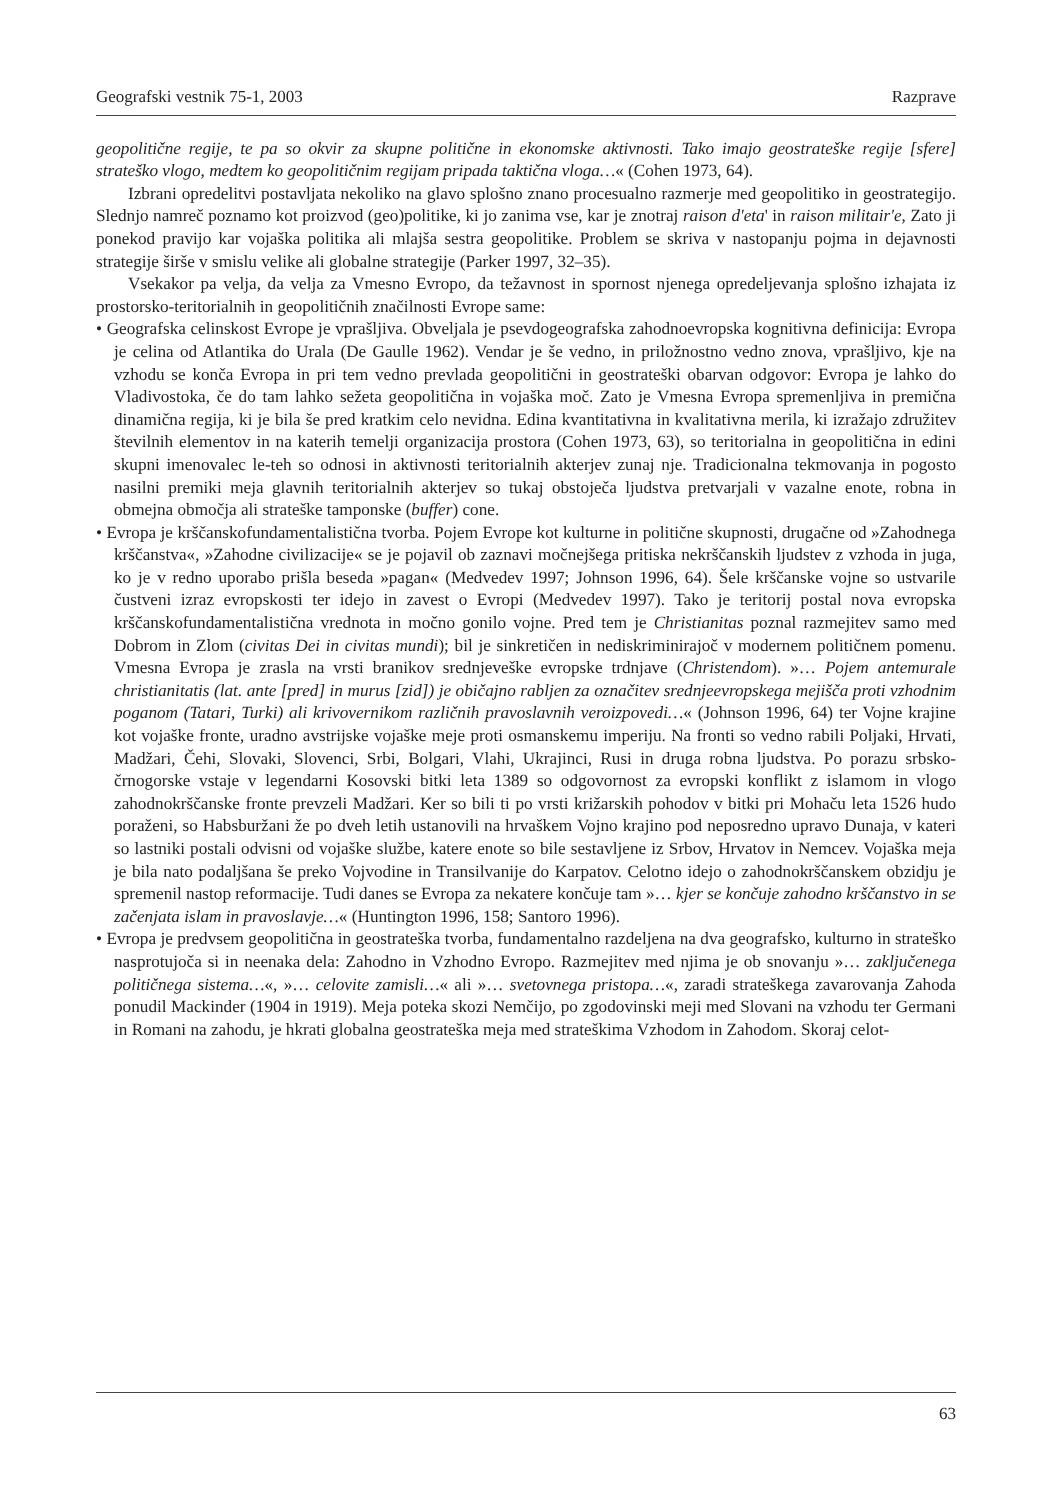Geografski vestnik 75-1, 2003 Razprave
geopolitične regije, te pa so okvir za skupne politične in ekonomske aktivnosti. Tako imajo geostrateške regije [sfere] strateško vlogo, medtem ko geopolitičnim regijam pripada taktična vloga…« (Cohen 1973, 64).
Izbrani opredelitvi postavljata nekoliko na glavo splošno znano procesualno razmerje med geopolitiko in geostrategijo. Slednjo namreč poznamo kot proizvod (geo)politike, ki jo zanima vse, kar je znotraj raison d'eta' in raison militair'e, Zato ji ponekod pravijo kar vojaška politika ali mlajša sestra geopolitike. Problem se skriva v nastopanju pojma in dejavnosti strategije širše v smislu velike ali globalne strategije (Parker 1997, 32–35).
Vsekakor pa velja, da velja za Vmesno Evropo, da težavnost in spornost njenega opredeljevanja splošno izhajata iz prostorsko-teritorialnih in geopolitičnih značilnosti Evrope same:
• Geografska celinskost Evrope je vprašljiva. Obveljala je psevdogeografska zahodnoevropska kognitivna definicija: Evropa je celina od Atlantika do Urala (De Gaulle 1962). Vendar je še vedno, in priložnostno vedno znova, vprašljivo, kje na vzhodu se konča Evropa in pri tem vedno prevlada geopolitični in geostrateški obarvan odgovor: Evropa je lahko do Vladivostoka, če do tam lahko sežeta geopolitična in vojaška moč. Zato je Vmesna Evropa spremenljiva in premična dinamična regija, ki je bila še pred kratkim celo nevidna. Edina kvantitativna in kvalitativna merila, ki izražajo združitev številnih elementov in na katerih temelji organizacija prostora (Cohen 1973, 63), so teritorialna in geopolitična in edini skupni imenovalec le-teh so odnosi in aktivnosti teritorialnih akterjev zunaj nje. Tradicionalna tekmovanja in pogosto nasilni premiki meja glavnih teritorialnih akterjev so tukaj obstoječa ljudstva pretvarjali v vazalne enote, robna in obmejna območja ali strateške tamponske (buffer) cone.
• Evropa je krščanskofundamentalistična tvorba. Pojem Evrope kot kulturne in politične skupnosti, drugačne od »Zahodnega krščanstva«, »Zahodne civilizacije« se je pojavil ob zaznavi močnejšega pritiska nekrščanskih ljudstev z vzhoda in juga, ko je v redno uporabo prišla beseda »pagan« (Medvedev 1997; Johnson 1996, 64). Šele krščanske vojne so ustvarile čustveni izraz evropskosti ter idejo in zavest o Evropi (Medvedev 1997). Tako je teritorij postal nova evropska krščanskofundamentalistična vrednota in močno gonilo vojne. Pred tem je Christianitas poznal razmejitev samo med Dobrom in Zlom (civitas Dei in civitas mundi); bil je sinkretičen in nediskriminirajoč v modernem političnem pomenu. Vmesna Evropa je zrasla na vrsti branikov srednjeveške evropske trdnjave (Christendom). »… Pojem antemurale christianitatis (lat. ante [pred] in murus [zid]) je običajno rabljen za označitev srednjeevropskega mejišča proti vzhodnim poganom (Tatari, Turki) ali krivovernikom različnih pravoslavnih veroizpovedi…« (Johnson 1996, 64) ter Vojne krajine kot vojaške fronte, uradno avstrijske vojaške meje proti osmanskemu imperiju. Na fronti so vedno rabili Poljaki, Hrvati, Madžari, Čehi, Slovaki, Slovenci, Srbi, Bolgari, Vlahi, Ukrajinci, Rusi in druga robna ljudstva. Po porazu srbsko-črnogorske vstaje v legendarni Kosovski bitki leta 1389 so odgovornost za evropski konflikt z islamom in vlogo zahodnokrščanske fronte prevzeli Madžari. Ker so bili ti po vrsti križarskih pohodov v bitki pri Mohaču leta 1526 hudo poraženi, so Habsburžani že po dveh letih ustanovili na hrvaškem Vojno krajino pod neposredno upravo Dunaja, v kateri so lastniki postali odvisni od vojaške službe, katere enote so bile sestavljene iz Srbov, Hrvatov in Nemcev. Vojaška meja je bila nato podaljšana še preko Vojvodine in Transilvanije do Karpatov. Celotno idejo o zahodnokrščanskem obzidju je spremenil nastop reformacije. Tudi danes se Evropa za nekatere končuje tam »… kjer se končuje zahodno krščanstvo in se začenjata islam in pravoslavje…« (Huntington 1996, 158; Santoro 1996).
• Evropa je predvsem geopolitična in geostrateška tvorba, fundamentalno razdeljena na dva geografsko, kulturno in strateško nasprotujoča si in neenaka dela: Zahodno in Vzhodno Evropo. Razmejitev med njima je ob snovanju »… zaključenega političnega sistema…«, »… celovite zamisli…« ali »… svetovnega pristopa…«, zaradi strateškega zavarovanja Zahoda ponudil Mackinder (1904 in 1919). Meja poteka skozi Nemčijo, po zgodovinski meji med Slovani na vzhodu ter Germani in Romani na zahodu, je hkrati globalna geostrateška meja med strateškima Vzhodom in Zahodom. Skoraj celot-
63